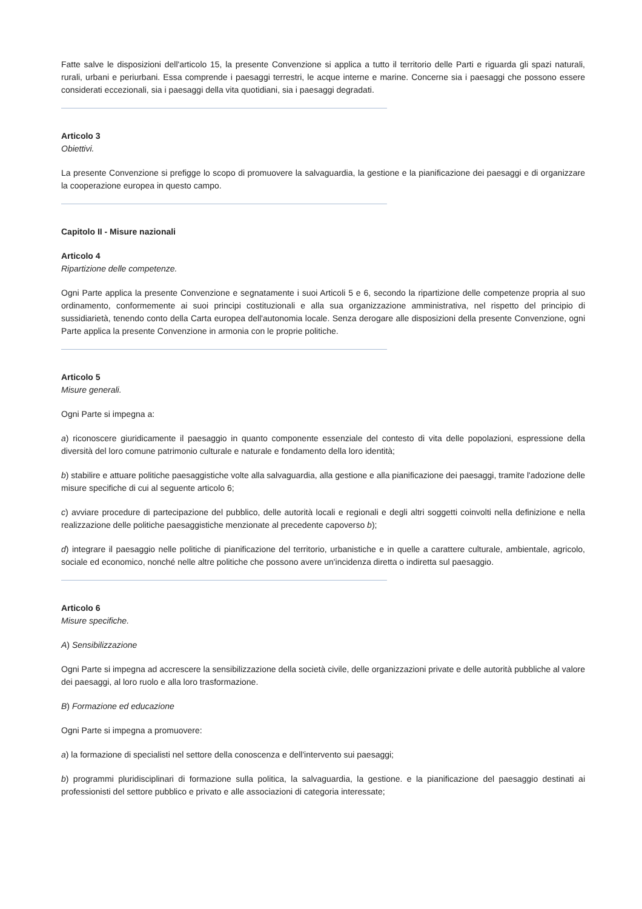Fatte salve le disposizioni dell'articolo 15, la presente Convenzione si applica a tutto il territorio delle Parti e riguarda gli spazi naturali, rurali, urbani e periurbani. Essa comprende i paesaggi terrestri, le acque interne e marine. Concerne sia i paesaggi che possono essere considerati eccezionali, sia i paesaggi della vita quotidiani, sia i paesaggi degradati.
Articolo 3
Obiettivi.
La presente Convenzione si prefigge lo scopo di promuovere la salvaguardia, la gestione e la pianificazione dei paesaggi e di organizzare la cooperazione europea in questo campo.
Capitolo II - Misure nazionali
Articolo 4
Ripartizione delle competenze.
Ogni Parte applica la presente Convenzione e segnatamente i suoi Articoli 5 e 6, secondo la ripartizione delle competenze propria al suo ordinamento, conformemente ai suoi principi costituzionali e alla sua organizzazione amministrativa, nel rispetto del principio di sussidiarietà, tenendo conto della Carta europea dell'autonomia locale. Senza derogare alle disposizioni della presente Convenzione, ogni Parte applica la presente Convenzione in armonia con le proprie politiche.
Articolo 5
Misure generali.
Ogni Parte si impegna a:
a) riconoscere giuridicamente il paesaggio in quanto componente essenziale del contesto di vita delle popolazioni, espressione della diversità del loro comune patrimonio culturale e naturale e fondamento della loro identità;
b) stabilire e attuare politiche paesaggistiche volte alla salvaguardia, alla gestione e alla pianificazione dei paesaggi, tramite l'adozione delle misure specifiche di cui al seguente articolo 6;
c) avviare procedure di partecipazione del pubblico, delle autorità locali e regionali e degli altri soggetti coinvolti nella definizione e nella realizzazione delle politiche paesaggistiche menzionate al precedente capoverso b);
d) integrare il paesaggio nelle politiche di pianificazione del territorio, urbanistiche e in quelle a carattere culturale, ambientale, agricolo, sociale ed economico, nonché nelle altre politiche che possono avere un'incidenza diretta o indiretta sul paesaggio.
Articolo 6
Misure specifiche.
A) Sensibilizzazione
Ogni Parte si impegna ad accrescere la sensibilizzazione della società civile, delle organizzazioni private e delle autorità pubbliche al valore dei paesaggi, al loro ruolo e alla loro trasformazione.
B) Formazione ed educazione
Ogni Parte si impegna a promuovere:
a) la formazione di specialisti nel settore della conoscenza e dell'intervento sui paesaggi;
b) programmi pluridisciplinari di formazione sulla politica, la salvaguardia, la gestione. e la pianificazione del paesaggio destinati ai professionisti del settore pubblico e privato e alle associazioni di categoria interessate;